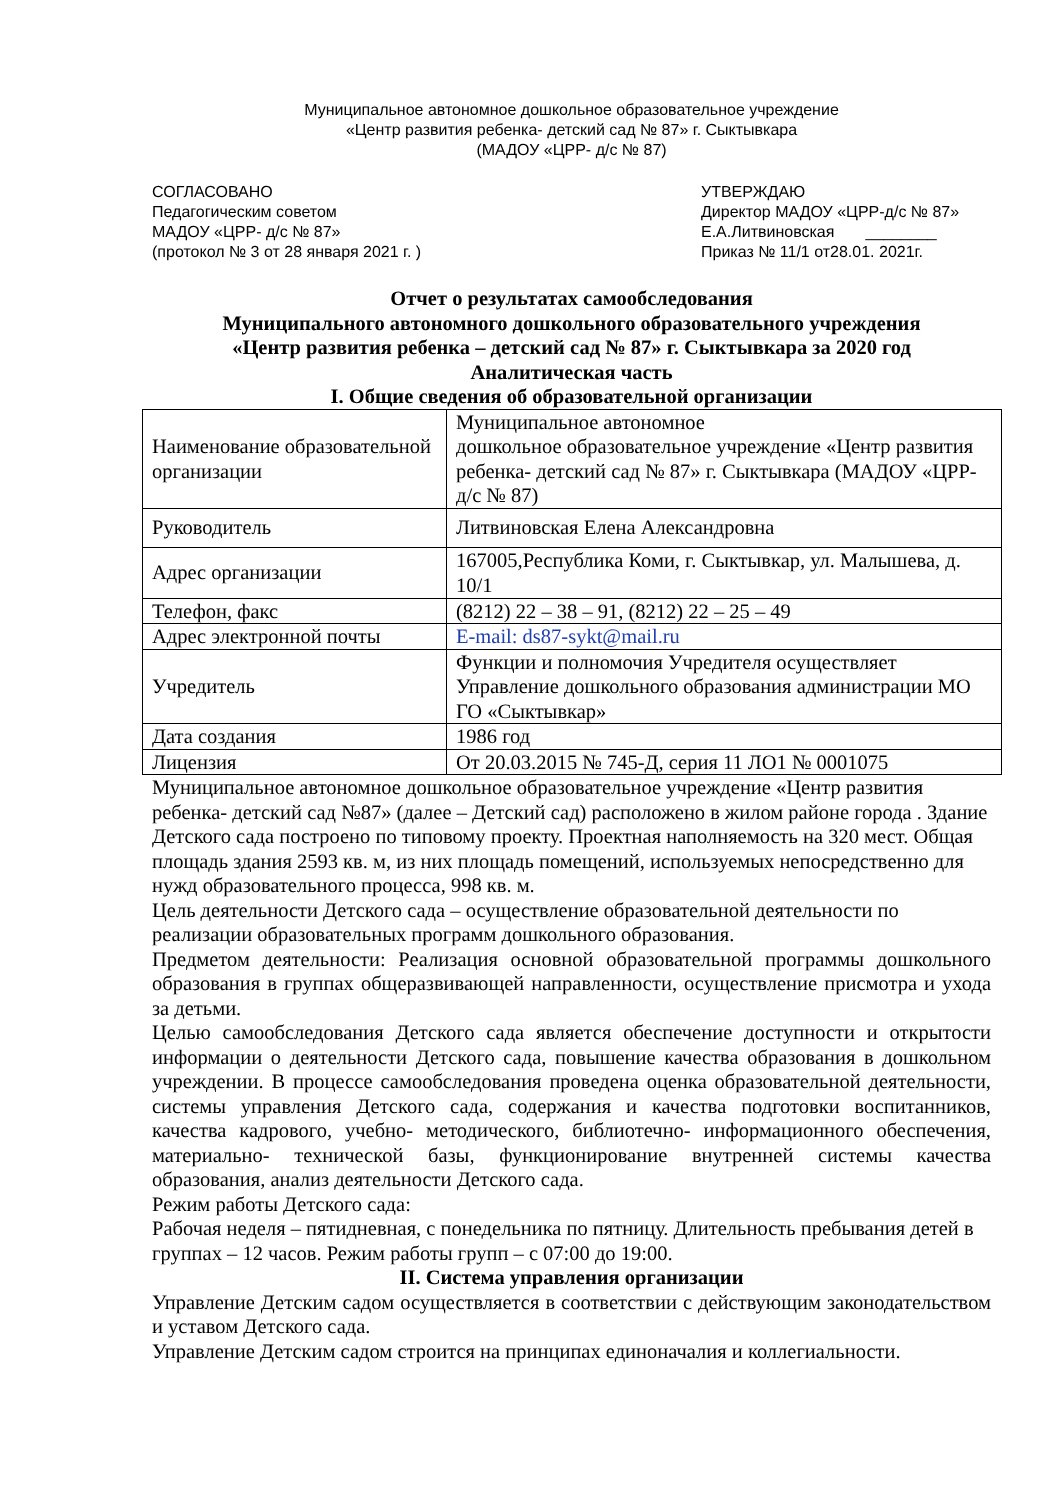Муниципальное автономное дошкольное образовательное учреждение
«Центр развития ребенка- детский сад № 87» г. Сыктывкара
(МАДОУ «ЦРР- д/с № 87)
СОГЛАСОВАНО
Педагогическим советом
МАДОУ «ЦРР- д/с № 87»
(протокол № 3 от 28 января 2021 г. )
УТВЕРЖДАЮ
Директор МАДОУ «ЦРР-д/с № 87»
Е.А.Литвиновская ________
Приказ № 11/1 от28.01. 2021г.
Отчет о результатах самообследования
Муниципального автономного дошкольного образовательного учреждения
«Центр развития ребенка – детский сад № 87» г. Сыктывкара за 2020 год
Аналитическая часть
I. Общие сведения об образовательной организации
| Наименование образовательной организации | Муниципальное автономное дошкольное образовательное учреждение «Центр развития ребенка- детский сад № 87» г. Сыктывкара (МАДОУ «ЦРР- д/с № 87) |
| Руководитель | Литвиновская Елена Александровна |
| Адрес организации | 167005,Республика Коми, г. Сыктывкар, ул. Малышева, д. 10/1 |
| Телефон, факс | (8212) 22 – 38 – 91, (8212) 22 – 25 – 49 |
| Адрес электронной почты | E-mail: ds87-sykt@mail.ru |
| Учредитель | Функции и полномочия Учредителя осуществляет Управление дошкольного образования администрации МО ГО «Сыктывкар» |
| Дата создания | 1986 год |
| Лицензия | От 20.03.2015 № 745-Д, серия 11 ЛО1 № 0001075 |
Муниципальное автономное дошкольное образовательное учреждение «Центр развития ребенка- детский сад №87» (далее – Детский сад) расположено в жилом районе города . Здание Детского сада построено по типовому проекту. Проектная наполняемость на 320 мест. Общая площадь здания 2593 кв. м, из них площадь помещений, используемых непосредственно для нужд образовательного процесса, 998 кв. м.
Цель деятельности Детского сада – осуществление образовательной деятельности по реализации образовательных программ дошкольного образования.
Предметом деятельности: Реализация основной образовательной программы дошкольного образования в группах общеразвивающей направленности, осуществление присмотра и ухода за детьми.
Целью самообследования Детского сада является обеспечение доступности и открытости информации о деятельности Детского сада, повышение качества образования в дошкольном учреждении. В процессе самообследования проведена оценка образовательной деятельности, системы управления Детского сада, содержания и качества подготовки воспитанников, качества кадрового, учебно- методического, библиотечно- информационного обеспечения, материально- технической базы, функционирование внутренней системы качества образования, анализ деятельности Детского сада.
Режим работы Детского сада:
Рабочая неделя – пятидневная, с понедельника по пятницу. Длительность пребывания детей в группах – 12 часов. Режим работы групп – с 07:00 до 19:00.
II. Система управления организации
Управление Детским садом осуществляется в соответствии с действующим законодательством и уставом Детского сада.
Управление Детским садом строится на принципах единоначалия и коллегиальности.